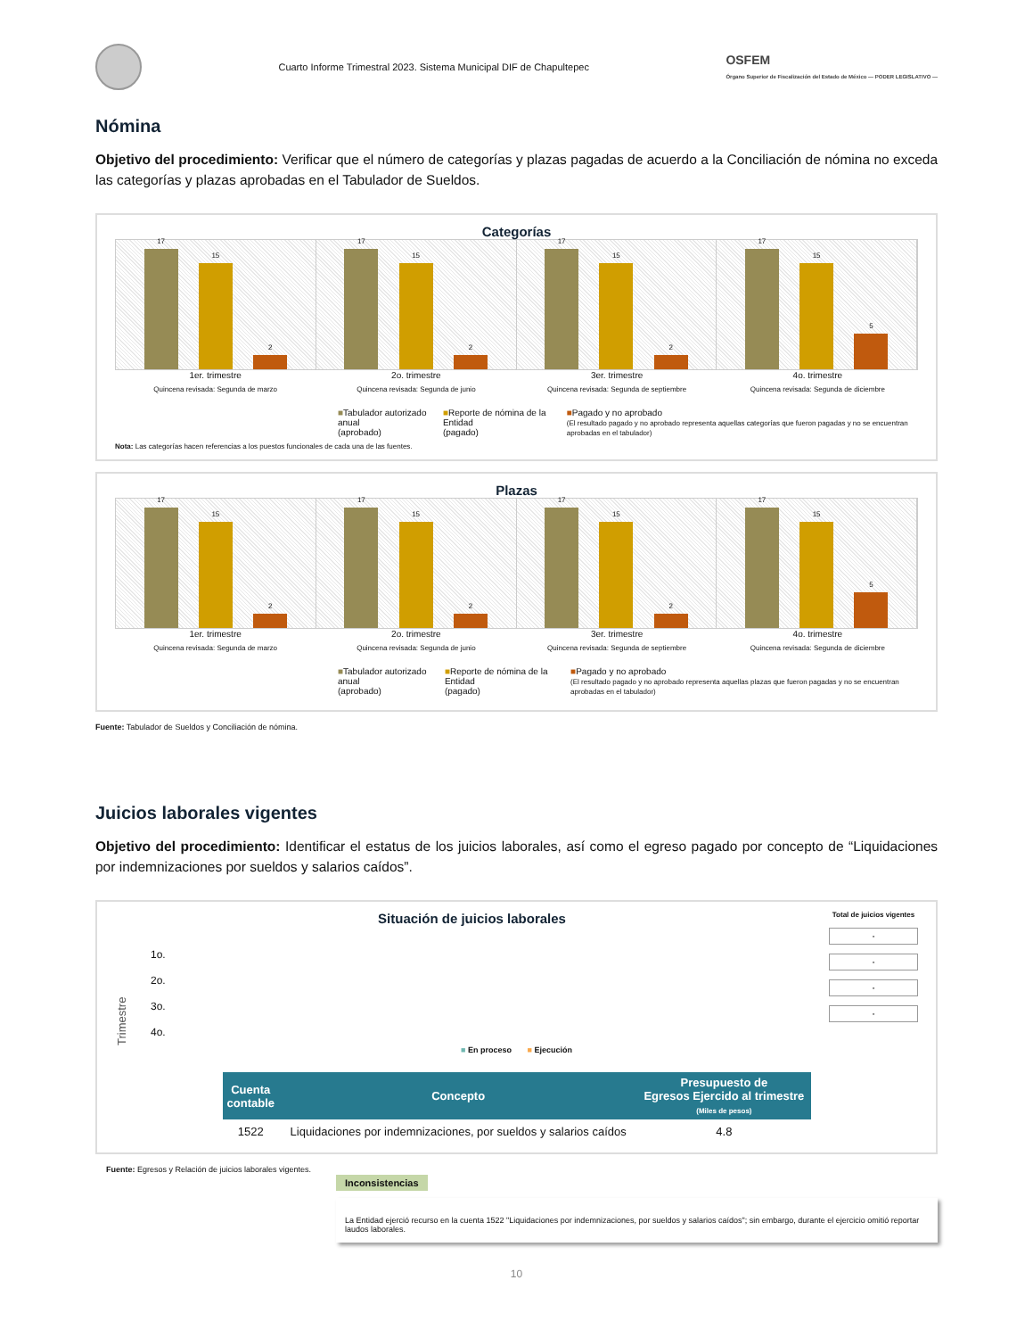Cuarto Informe Trimestral 2023. Sistema Municipal DIF de Chapultepec
OSFEM
Órgano Superior de Fiscalización del Estado de México — PODER LEGISLATIVO —
Nómina
Objetivo del procedimiento: Verificar que el número de categorías y plazas pagadas de acuerdo a la Conciliación de nómina no exceda las categorías y plazas aprobadas en el Tabulador de Sueldos.
Categorías
17
15
2
17
15
2
17
15
2
17
15
5
1er. trimestre 2o. trimestre 3er. trimestre 4o. trimestre
Quincena revisada: Segunda de marzo
Quincena revisada: Segunda de junio
Quincena revisada: Segunda de septiembre
Quincena revisada: Segunda de diciembre
■Tabulador autorizado anual
(aprobado)
■Reporte de nómina de la Entidad
(pagado)
■Pagado y no aprobado
(El resultado pagado y no aprobado representa aquellas categorías que fueron pagadas y no se encuentran aprobadas en el tabulador)
Nota: Las categorías hacen referencias a los puestos funcionales de cada una de las fuentes.
Plazas
17
15
2
17
15
2
17
15
2
17
15
5
1er. trimestre 2o. trimestre 3er. trimestre 4o. trimestre
Quincena revisada: Segunda de marzo
Quincena revisada: Segunda de junio
Quincena revisada: Segunda de septiembre
Quincena revisada: Segunda de diciembre
■Tabulador autorizado anual
(aprobado)
■Reporte de nómina de la Entidad
(pagado)
■Pagado y no aprobado
(El resultado pagado y no aprobado representa aquellas plazas que fueron pagadas y no se encuentran aprobadas en el tabulador)
Fuente: Tabulador de Sueldos y Conciliación de nómina.
Juicios laborales vigentes
Objetivo del procedimiento: Identificar el estatus de los juicios laborales, así como el egreso pagado por concepto de “Liquidaciones por indemnizaciones por sueldos y salarios caídos”.
Situación de juicios laborales
Trimestre
1o.
2o.
3o.
4o.
Total de juicios vigentes
-
-
-
-
■ En proceso ■ Ejecución
| Cuenta contable | Concepto | Presupuesto de Egresos Ejercido al trimestre (Miles de pesos) |
| --- | --- | --- |
| 1522 | Liquidaciones por indemnizaciones, por sueldos y salarios caídos | 4.8 |
Fuente: Egresos y Relación de juicios laborales vigentes.
Inconsistencias
La Entidad ejerció recurso en la cuenta 1522 "Liquidaciones por indemnizaciones, por sueldos y salarios caídos"; sin embargo, durante el ejercicio omitió reportar laudos laborales.
10